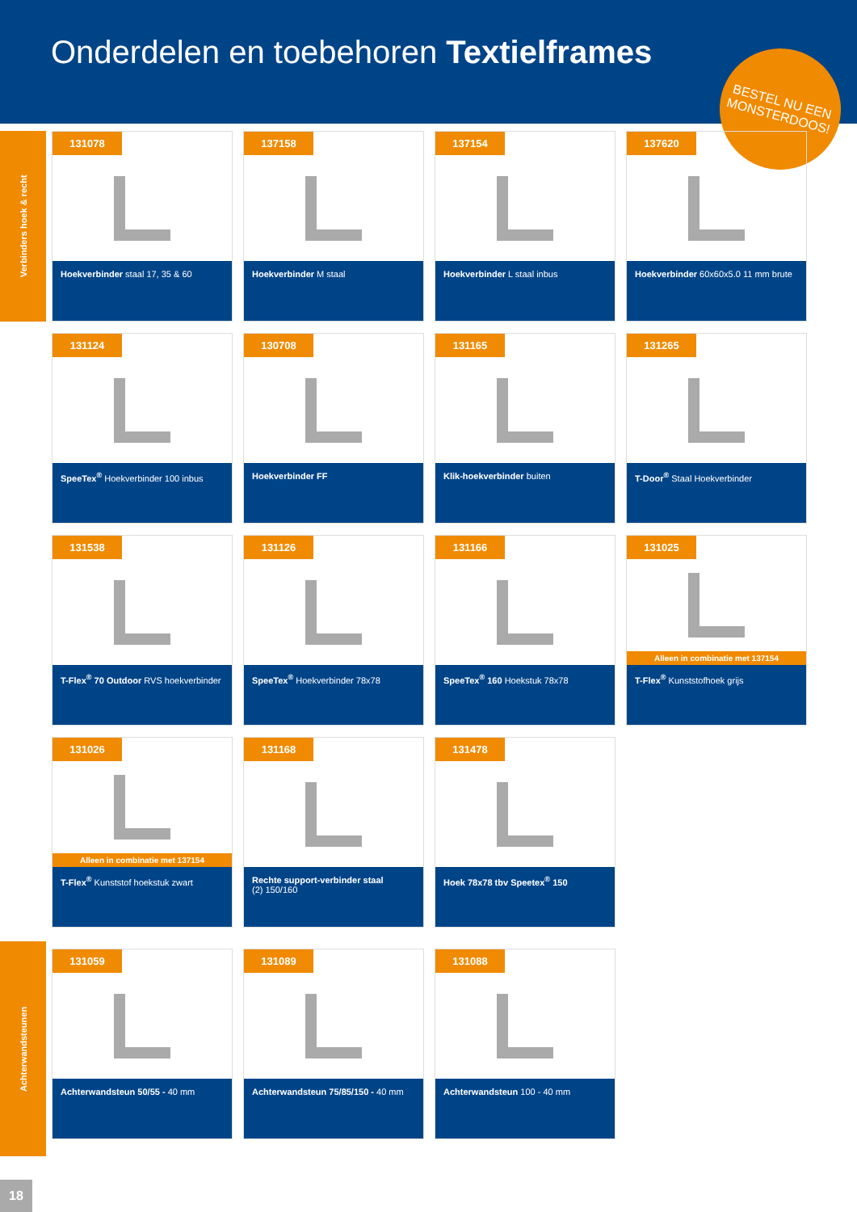Onderdelen en toebehoren Textielframes
BESTEL NU EEN MONSTERDOOS!
Verbinders hoek & recht
Achterwandsteunen
131078
Hoekverbinder staal 17, 35 & 60
137158
Hoekverbinder M staal
137154
Hoekverbinder L staal inbus
137620
Hoekverbinder 60x60x5.0 11 mm brute
131124
SpeeTex<sup>®</sup> Hoekverbinder 100 inbus
130708
Hoekverbinder FF
131165
Klik-hoekverbinder buiten
131265
T-Door<sup>®</sup> Staal Hoekverbinder
131538
T-Flex<sup>®</sup> 70 Outdoor RVS hoekverbinder
131126
SpeeTex<sup>®</sup> Hoekverbinder 78x78
131166
SpeeTex<sup>®</sup> 160 Hoekstuk 78x78
131025
Alleen in combinatie met 137154
T-Flex<sup>®</sup> Kunststofhoek grijs
131026
Alleen in combinatie met 137154
T-Flex<sup>®</sup> Kunststof hoekstuk zwart
131168
Rechte support-verbinder staal
(2) 150/160
131478
Hoek 78x78 tbv Speetex<sup>®</sup> 150
131059
Achterwandsteun 50/55 - 40 mm
131089
Achterwandsteun 75/85/150 - 40 mm
131088
Achterwandsteun 100 - 40 mm
18